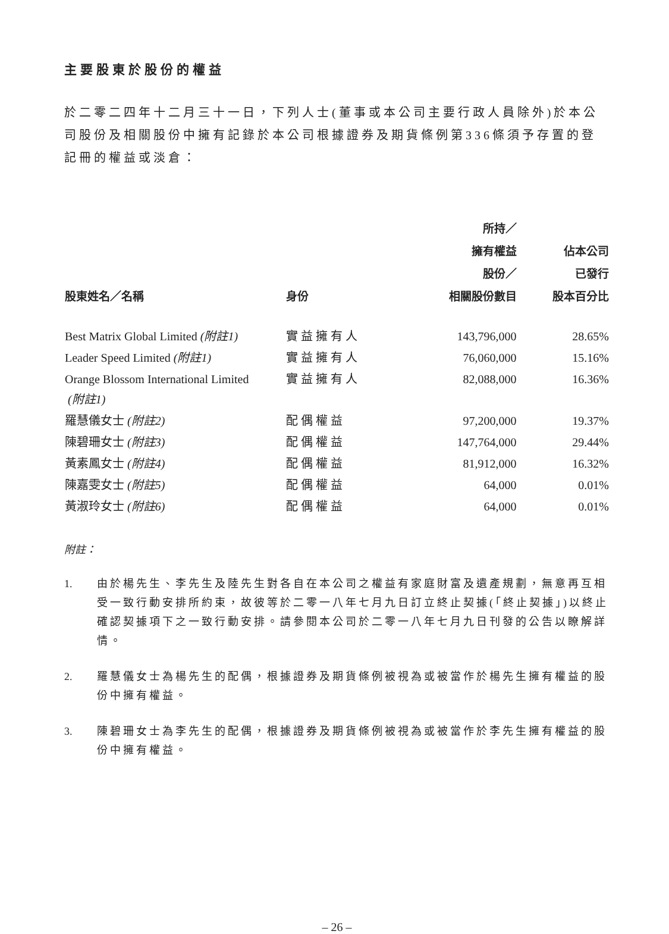主要股東於股份的權益
於二零二四年十二月三十一日，下列人士(董事或本公司主要行政人員除外)於本公司股份及相關股份中擁有記錄於本公司根據證券及期貨條例第336條須予存置的登記冊的權益或淡倉：
| 股東姓名／名稱 | 身份 | 所持／ 擁有權益 股份／ 相關股份數目 | 佔本公司 已發行 股本百分比 |
| --- | --- | --- | --- |
| Best Matrix Global Limited (附註1) | 實益擁有人 | 143,796,000 | 28.65% |
| Leader Speed Limited (附註1) | 實益擁有人 | 76,060,000 | 15.16% |
| Orange Blossom International Limited (附註1) | 實益擁有人 | 82,088,000 | 16.36% |
| 羅慧儀女士 (附註2) | 配偶權益 | 97,200,000 | 19.37% |
| 陳碧珊女士 (附註3) | 配偶權益 | 147,764,000 | 29.44% |
| 黃素鳳女士 (附註4) | 配偶權益 | 81,912,000 | 16.32% |
| 陳嘉雯女士 (附註5) | 配偶權益 | 64,000 | 0.01% |
| 黃淑玲女士 (附註6) | 配偶權益 | 64,000 | 0.01% |
附註：
1. 由於楊先生、李先生及陸先生對各自在本公司之權益有家庭財富及遺產規劃，無意再互相受一致行動安排所約束，故彼等於二零一八年七月九日訂立終止契據(「終止契據」)以終止確認契據項下之一致行動安排。請參閱本公司於二零一八年七月九日刊發的公告以瞭解詳情。
2. 羅慧儀女士為楊先生的配偶，根據證券及期貨條例被視為或被當作於楊先生擁有權益的股份中擁有權益。
3. 陳碧珊女士為李先生的配偶，根據證券及期貨條例被視為或被當作於李先生擁有權益的股份中擁有權益。
– 26 –